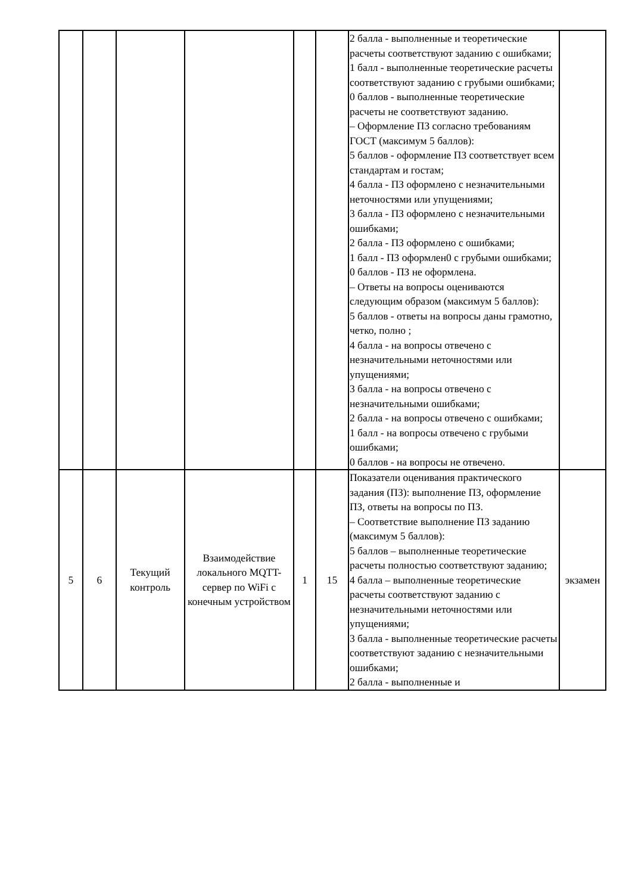| | | | | | | 2 балла - выполненные и теоретические расчеты соответствуют заданию с ошибками; 1 балл - выполненные теоретические расчеты соответствуют заданию с грубыми ошибками; 0 баллов - выполненные теоретические расчеты не соответствуют заданию. – Оформление ПЗ согласно требованиям ГОСТ (максимум 5 баллов): 5 баллов - оформление ПЗ соответствует всем стандартам и гостам; 4 балла - ПЗ оформлено с незначительными неточностями или упущениями; 3 балла - ПЗ оформлено с незначительными ошибками; 2 балла - ПЗ оформлено с ошибками; 1 балл - ПЗ оформлен0 с грубыми ошибками; 0 баллов - ПЗ не оформлена. – Ответы на вопросы оцениваются следующим образом (максимум 5 баллов): 5 баллов - ответы на вопросы даны грамотно, четко, полно ; 4 балла - на вопросы отвечено с незначительными неточностями или упущениями; 3 балла - на вопросы отвечено с незначительными ошибками; 2 балла - на вопросы отвечено с ошибками; 1 балл - на вопросы отвечено с грубыми ошибками; 0 баллов - на вопросы не отвечено. | |
| 5 | 6 | Текущий контроль | Взаимодействие локального MQTT-сервер по WiFi с конечным устройством | 1 | 15 | Показатели оценивания практического задания (ПЗ): выполнение ПЗ, оформление ПЗ, ответы на вопросы по ПЗ. – Соответствие выполнение ПЗ заданию (максимум 5 баллов): 5 баллов – выполненные теоретические расчеты полностью соответствуют заданию; 4 балла – выполненные теоретические расчеты соответствуют заданию с незначительными неточностями или упущениями; 3 балла - выполненные теоретические расчеты соответствуют заданию с незначительными ошибками; 2 балла - выполненные и | экзамен |